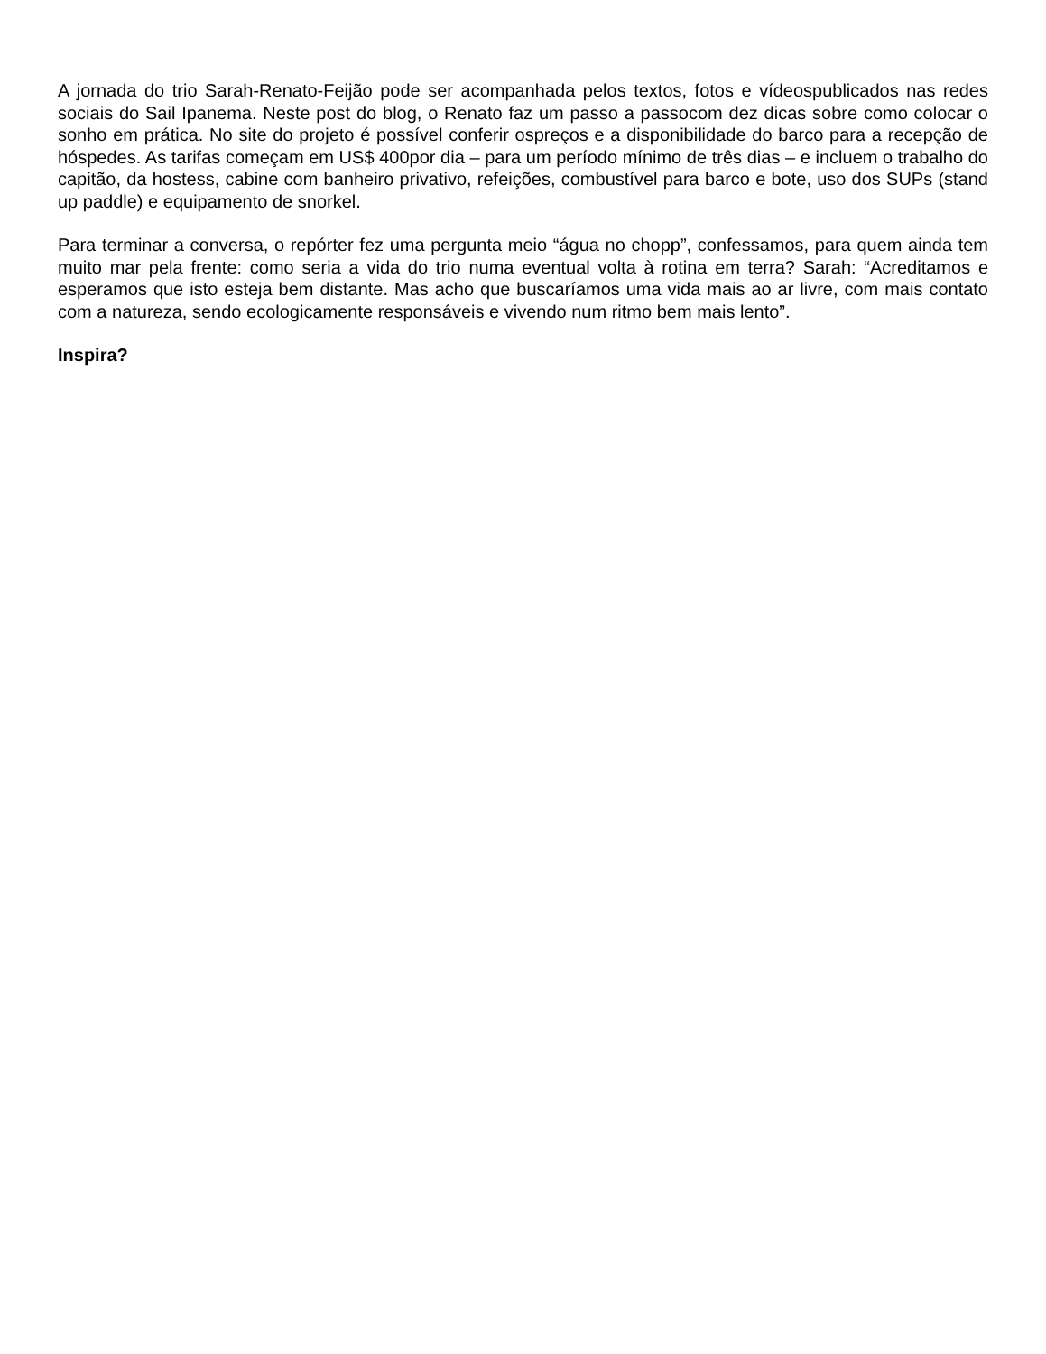A jornada do trio Sarah-Renato-Feijão pode ser acompanhada pelos textos, fotos e vídeospublicados nas redes sociais do Sail Ipanema. Neste post do blog, o Renato faz um passo a passocom dez dicas sobre como colocar o sonho em prática. No site do projeto é possível conferir ospreços e a disponibilidade do barco para a recepção de hóspedes. As tarifas começam em US$ 400por dia – para um período mínimo de três dias – e incluem o trabalho do capitão, da hostess, cabine com banheiro privativo, refeições, combustível para barco e bote, uso dos SUPs (stand up paddle) e equipamento de snorkel.
Para terminar a conversa, o repórter fez uma pergunta meio “água no chopp”, confessamos, para quem ainda tem muito mar pela frente: como seria a vida do trio numa eventual volta à rotina em terra? Sarah: “Acreditamos e esperamos que isto esteja bem distante. Mas acho que buscaríamos uma vida mais ao ar livre, com mais contato com a natureza, sendo ecologicamente responsáveis e vivendo num ritmo bem mais lento”.
Inspira?